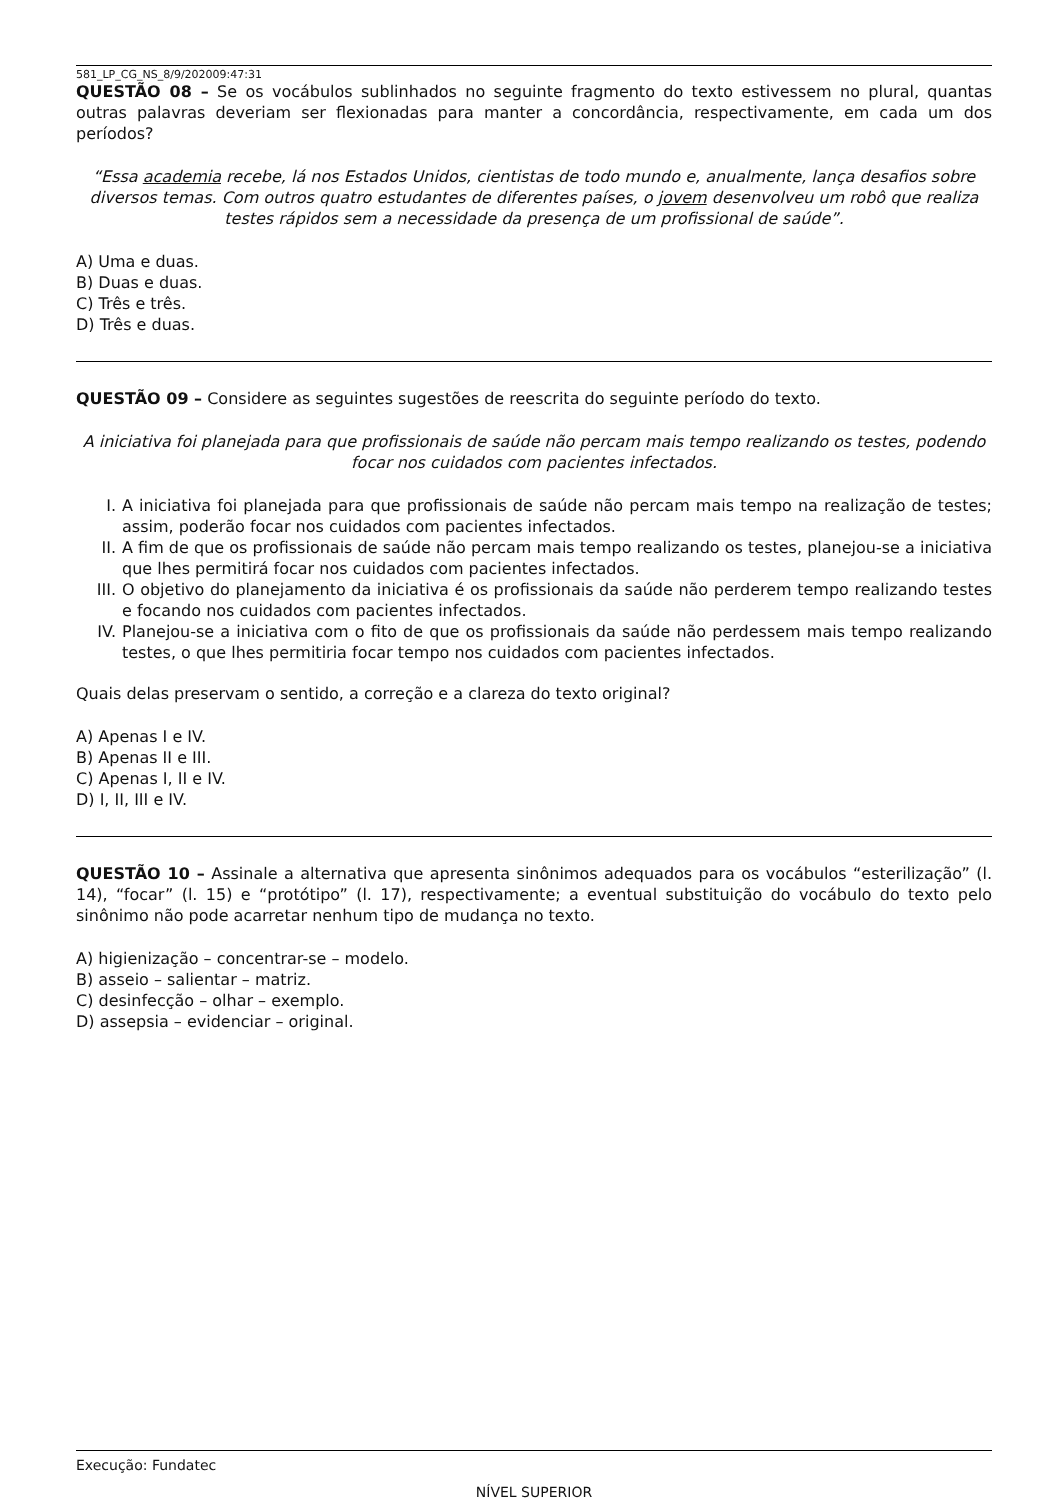581_LP_CG_NS_8/9/202009:47:31
QUESTÃO 08 – Se os vocábulos sublinhados no seguinte fragmento do texto estivessem no plural, quantas outras palavras deveriam ser flexionadas para manter a concordância, respectivamente, em cada um dos períodos?
“Essa academia recebe, lá nos Estados Unidos, cientistas de todo mundo e, anualmente, lança desafios sobre diversos temas. Com outros quatro estudantes de diferentes países, o jovem desenvolveu um robô que realiza testes rápidos sem a necessidade da presença de um profissional de saúde”.
A) Uma e duas.
B) Duas e duas.
C) Três e três.
D) Três e duas.
QUESTÃO 09 – Considere as seguintes sugestões de reescrita do seguinte período do texto.
A iniciativa foi planejada para que profissionais de saúde não percam mais tempo realizando os testes, podendo focar nos cuidados com pacientes infectados.
I. A iniciativa foi planejada para que profissionais de saúde não percam mais tempo na realização de testes; assim, poderão focar nos cuidados com pacientes infectados.
II. A fim de que os profissionais de saúde não percam mais tempo realizando os testes, planejou-se a iniciativa que lhes permitirá focar nos cuidados com pacientes infectados.
III. O objetivo do planejamento da iniciativa é os profissionais da saúde não perderem tempo realizando testes e focando nos cuidados com pacientes infectados.
IV. Planejou-se a iniciativa com o fito de que os profissionais da saúde não perdessem mais tempo realizando testes, o que lhes permitiria focar tempo nos cuidados com pacientes infectados.
Quais delas preservam o sentido, a correção e a clareza do texto original?
A) Apenas I e IV.
B) Apenas II e III.
C) Apenas I, II e IV.
D) I, II, III e IV.
QUESTÃO 10 – Assinale a alternativa que apresenta sinônimos adequados para os vocábulos “esterilização” (l. 14), “focar” (l. 15) e “protótipo” (l. 17), respectivamente; a eventual substituição do vocábulo do texto pelo sinônimo não pode acarretar nenhum tipo de mudança no texto.
A) higienização – concentrar-se – modelo.
B) asseio – salientar – matriz.
C) desinfecção – olhar – exemplo.
D) assepsia – evidenciar – original.
Execução: Fundatec
NÍVEL SUPERIOR